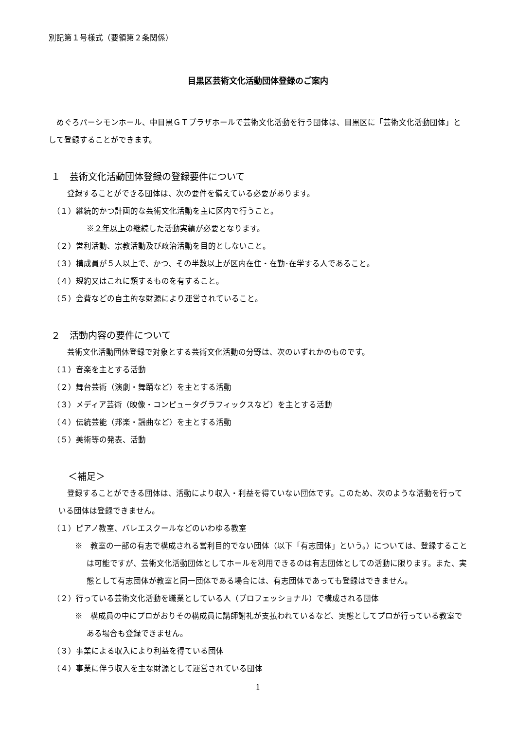別記第１号様式（要領第２条関係）
目黒区芸術文化活動団体登録のご案内
　めぐろパーシモンホール、中目黒ＧＴプラザホールで芸術文化活動を行う団体は、目黒区に「芸術文化活動団体」として登録することができます。
１　芸術文化活動団体登録の登録要件について
登録することができる団体は、次の要件を備えている必要があります。
（１）継続的かつ計画的な芸術文化活動を主に区内で行うこと。
※２年以上の継続した活動実績が必要となります。
（２）営利活動、宗教活動及び政治活動を目的としないこと。
（３）構成員が５人以上で、かつ、その半数以上が区内在住・在勤･在学する人であること。
（４）規約又はこれに類するものを有すること。
（５）会費などの自主的な財源により運営されていること。
２　活動内容の要件について
芸術文化活動団体登録で対象とする芸術文化活動の分野は、次のいずれかのものです。
（１）音楽を主とする活動
（２）舞台芸術（演劇・舞踊など）を主とする活動
（３）メディア芸術（映像・コンピュータグラフィックスなど）を主とする活動
（４）伝統芸能（邦楽・謡曲など）を主とする活動
（５）美術等の発表、活動
＜補足＞
登録することができる団体は、活動により収入・利益を得ていない団体です。このため、次のような活動を行っている団体は登録できません。
（１）ピアノ教室、バレエスクールなどのいわゆる教室
※　教室の一部の有志で構成される営利目的でない団体（以下「有志団体」という。）については、登録することは可能ですが、芸術文化活動団体としてホールを利用できるのは有志団体としての活動に限ります。また、実態として有志団体が教室と同一団体である場合には、有志団体であっても登録はできません。
（２）行っている芸術文化活動を職業としている人（プロフェッショナル）で構成される団体
※　構成員の中にプロがおりその構成員に講師謝礼が支払われているなど、実態としてプロが行っている教室である場合も登録できません。
（３）事業による収入により利益を得ている団体
（４）事業に伴う収入を主な財源として運営されている団体
1